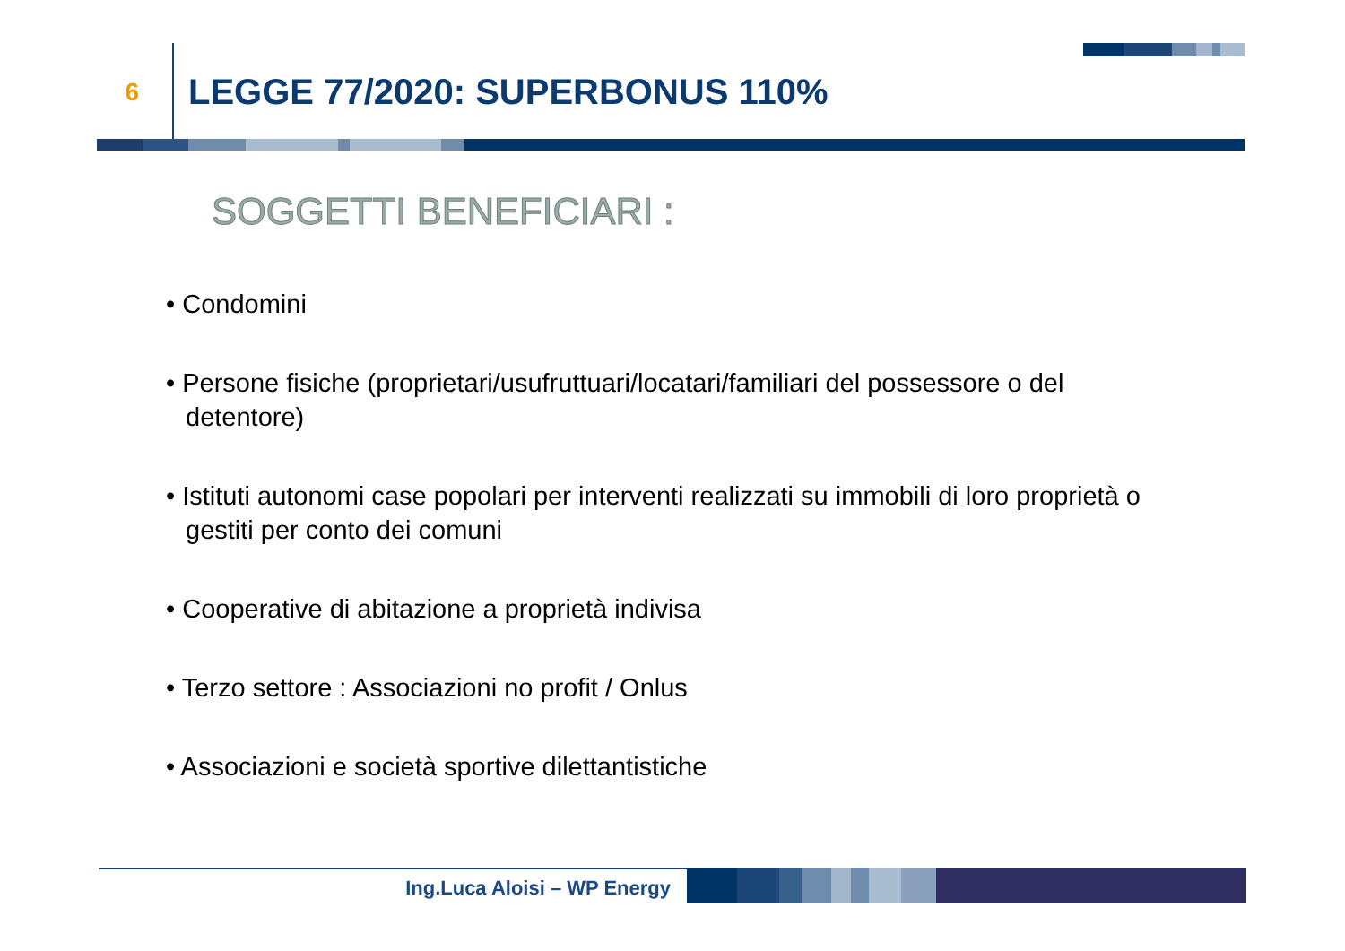6
LEGGE 77/2020: SUPERBONUS 110%
SOGGETTI BENEFICIARI :
• Condomini
• Persone fisiche (proprietari/usufruttuari/locatari/familiari del possessore o del detentore)
• Istituti autonomi case popolari per interventi realizzati su immobili di loro proprietà o gestiti per conto dei comuni
• Cooperative di abitazione a proprietà indivisa
• Terzo settore : Associazioni no profit / Onlus
• Associazioni e società sportive dilettantistiche
Ing.Luca Aloisi – WP Energy